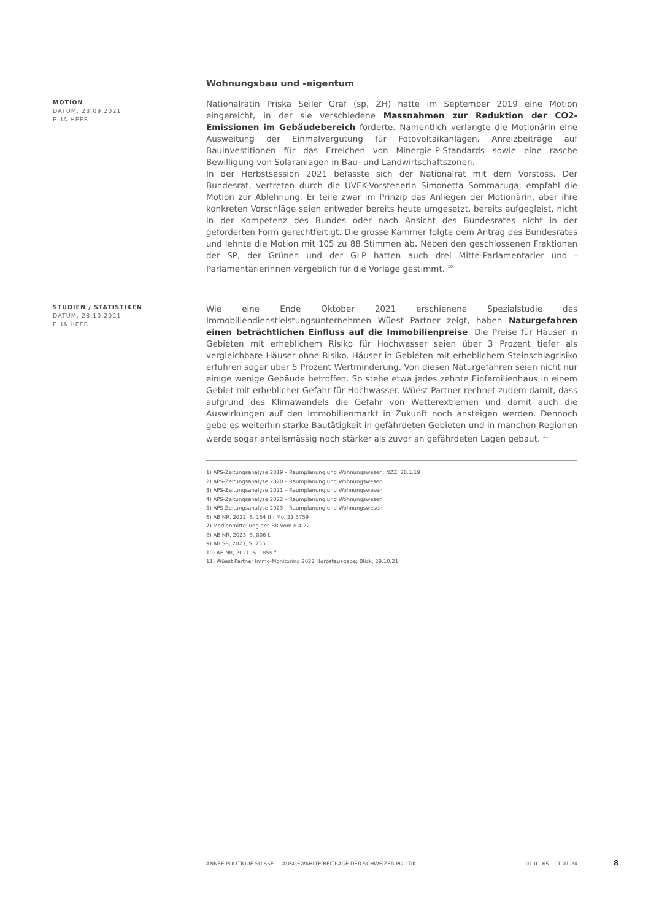Wohnungsbau und -eigentum
MOTION
DATUM: 23.09.2021
ELIA HEER
Nationalrätin Priska Seiler Graf (sp, ZH) hatte im September 2019 eine Motion eingereicht, in der sie verschiedene Massnahmen zur Reduktion der CO2-Emissionen im Gebäudebereich forderte. Namentlich verlangte die Motionärin eine Ausweitung der Einmalvergütung für Fotovoltaikanlagen, Anreizbeiträge auf Bauinvestitionen für das Erreichen von Minergie-P-Standards sowie eine rasche Bewilligung von Solaranlagen in Bau- und Landwirtschaftszonen.
In der Herbstsession 2021 befasste sich der Nationalrat mit dem Vorstoss. Der Bundesrat, vertreten durch die UVEK-Vorsteherin Simonetta Sommaruga, empfahl die Motion zur Ablehnung. Er teile zwar im Prinzip das Anliegen der Motionärin, aber ihre konkreten Vorschläge seien entweder bereits heute umgesetzt, bereits aufgegleist, nicht in der Kompetenz des Bundes oder nach Ansicht des Bundesrates nicht in der geforderten Form gerechtfertigt. Die grosse Kammer folgte dem Antrag des Bundesrates und lehnte die Motion mit 105 zu 88 Stimmen ab. Neben den geschlossenen Fraktionen der SP, der Grünen und der GLP hatten auch drei Mitte-Parlamentarier und -Parlamentarierinnen vergeblich für die Vorlage gestimmt. <sup>10</sup>
STUDIEN / STATISTIKEN
DATUM: 28.10.2021
ELIA HEER
Wie eine Ende Oktober 2021 erschienene Spezialstudie des Immobiliendienstleistungsunternehmen Wüest Partner zeigt, haben Naturgefahren einen beträchtlichen Einfluss auf die Immobilienpreise. Die Preise für Häuser in Gebieten mit erheblichem Risiko für Hochwasser seien über 3 Prozent tiefer als vergleichbare Häuser ohne Risiko. Häuser in Gebieten mit erheblichem Steinschlagrisiko erfuhren sogar über 5 Prozent Wertminderung. Von diesen Naturgefahren seien nicht nur einige wenige Gebäude betroffen. So stehe etwa jedes zehnte Einfamilienhaus in einem Gebiet mit erheblicher Gefahr für Hochwasser. Wüest Partner rechnet zudem damit, dass aufgrund des Klimawandels die Gefahr von Wetterextremen und damit auch die Auswirkungen auf den Immobilienmarkt in Zukunft noch ansteigen werden. Dennoch gebe es weiterhin starke Bautätigkeit in gefährdeten Gebieten und in manchen Regionen werde sogar anteilsmässig noch stärker als zuvor an gefährdeten Lagen gebaut. <sup>11</sup>
1) APS-Zeitungsanalyse 2019 – Raumplanung und Wohnungswesen; NZZ, 28.1.19
2) APS-Zeitungsanalyse 2020 – Raumplanung und Wohnungswesen
3) APS-Zeitungsanalyse 2021 – Raumplanung und Wohnungswesen
4) APS-Zeitungsanalyse 2022 – Raumplanung und Wohnungswesen
5) APS-Zeitungsanalyse 2023 – Raumplanung und Wohnungswesen
6) AB NR, 2022, S. 154 ff.; Mo. 21.3759
7) Medienmitteilung des BR vom 8.4.22
8) AB NR, 2023, S. 806 f.
9) AB SR, 2023, S. 755
10) AB NR, 2021, S. 1859 f.
11) Wüest Partner Immo-Monitoring 2022 Herbstausgabe; Blick, 29.10.21
ANNÉE POLITIQUE SUISSE — AUSGEWÄHLTE BEITRÄGE DER SCHWEIZER POLITIK 01.01.65 - 01.01.24
8